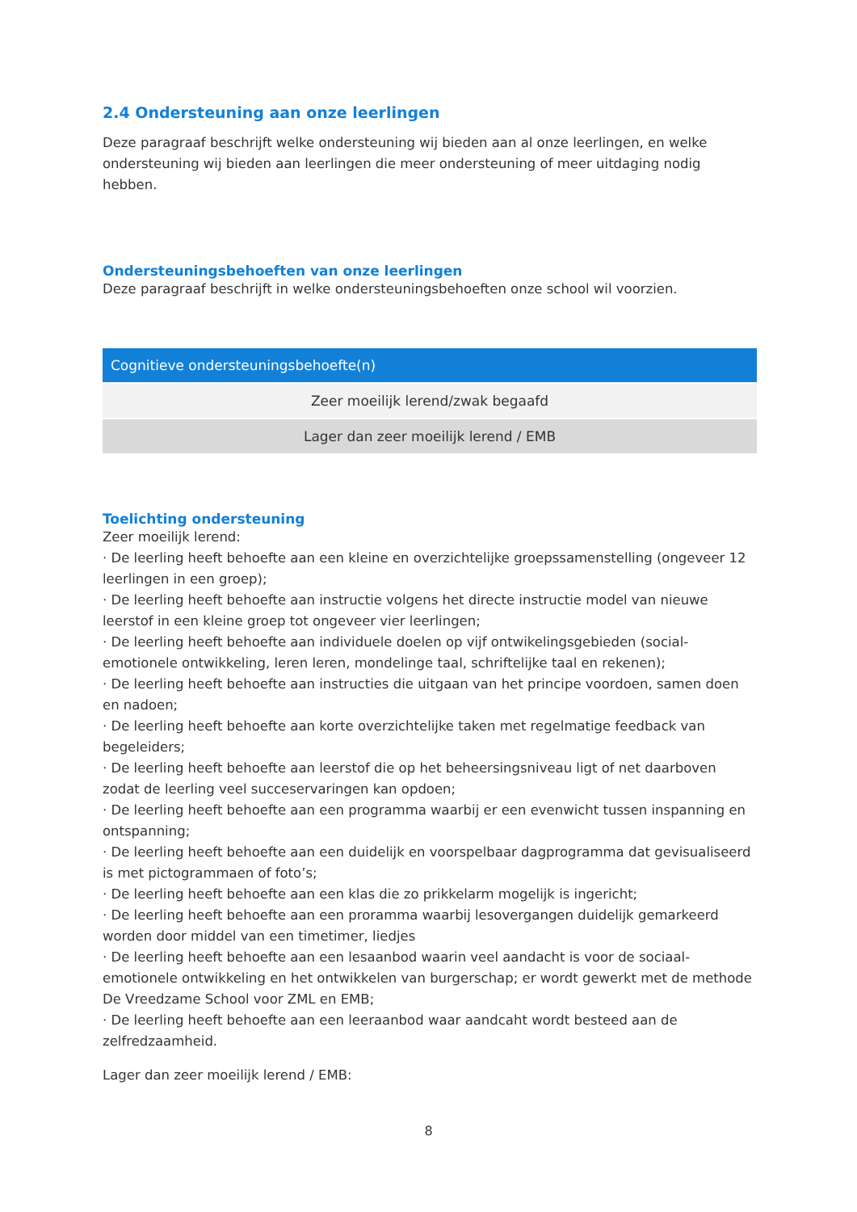2.4 Ondersteuning aan onze leerlingen
Deze paragraaf beschrijft welke ondersteuning wij bieden aan al onze leerlingen, en welke ondersteuning wij bieden aan leerlingen die meer ondersteuning of meer uitdaging nodig hebben.
Ondersteuningsbehoeften van onze leerlingen
Deze paragraaf beschrijft in welke ondersteuningsbehoeften onze school wil voorzien.
| Cognitieve ondersteuningsbehoefte(n) |
| Zeer moeilijk lerend/zwak begaafd |
| Lager dan zeer moeilijk lerend / EMB |
Toelichting ondersteuning
Zeer moeilijk lerend:
· De leerling heeft behoefte aan een kleine en overzichtelijke groepssamenstelling (ongeveer 12 leerlingen in een groep);
· De leerling heeft behoefte aan instructie volgens het directe instructie model van nieuwe leerstof in een kleine groep tot ongeveer vier leerlingen;
· De leerling heeft behoefte aan individuele doelen op vijf ontwikelingsgebieden (social-emotionele ontwikkeling, leren leren, mondelinge taal, schriftelijke taal en rekenen);
· De leerling heeft behoefte aan instructies die uitgaan van het principe voordoen, samen doen en nadoen;
· De leerling heeft behoefte aan korte overzichtelijke taken met regelmatige feedback van begeleiders;
· De leerling heeft behoefte aan leerstof die op het beheersingsniveau ligt of net daarboven zodat de leerling veel succeservaringen kan opdoen;
· De leerling heeft behoefte aan een programma waarbij er een evenwicht tussen inspanning en ontspanning;
· De leerling heeft behoefte aan een duidelijk en voorspelbaar dagprogramma dat gevisualiseerd is met pictogrammaen of foto’s;
· De leerling heeft behoefte aan een klas die zo prikkelarm mogelijk is ingericht;
· De leerling heeft behoefte aan een proramma waarbij lesovergangen duidelijk gemarkeerd worden door middel van een timetimer, liedjes
· De leerling heeft behoefte aan een lesaanbod waarin veel aandacht is voor de sociaal-emotionele ontwikkeling en het ontwikkelen van burgerschap; er wordt gewerkt met de methode De Vreedzame School voor ZML en EMB;
· De leerling heeft behoefte aan een leeraanbod waar aandcaht wordt besteed aan de zelfredzaamheid.
Lager dan zeer moeilijk lerend / EMB:
8